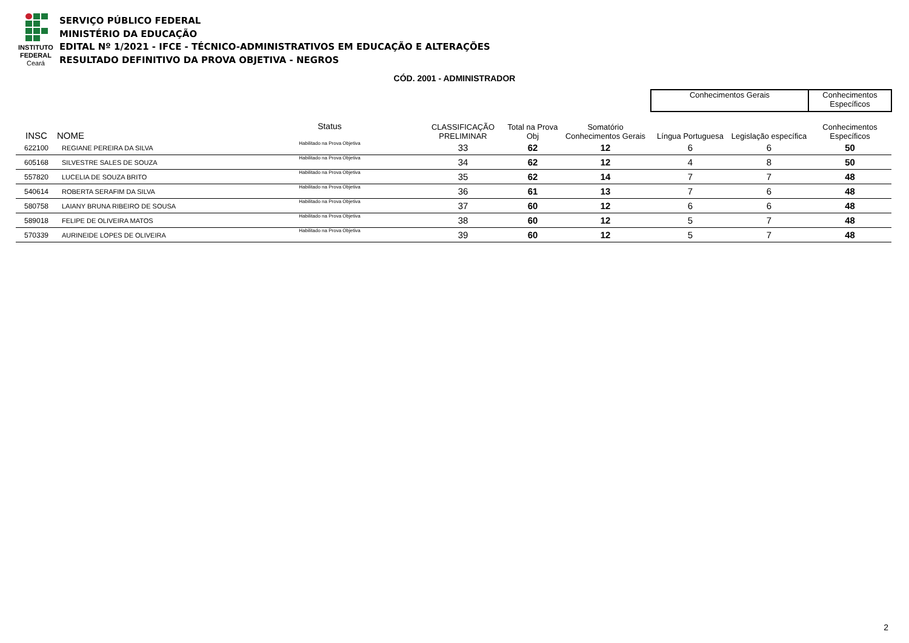INSTITUTO
FEDERAL
Ceará
SERVIÇO PÚBLICO FEDERAL
MINISTÉRIO DA EDUCAÇÃO
EDITAL Nº 1/2021 - IFCE - TÉCNICO-ADMINISTRATIVOS EM EDUCAÇÃO E ALTERAÇÕES
RESULTADO DEFINITIVO DA PROVA OBJETIVA - NEGROS
CÓD. 2001 - ADMINISTRADOR
| | | | | | | | Conhecimentos Gerais | | Conhecimentos Específicos |
| --- | --- | --- | --- | --- | --- | --- | --- | --- | --- |
| INSC | NOME | Status | CLASSIFICAÇÃO PRELIMINAR | Total na Prova Obj | Somatório Conhecimentos Gerais | | Língua Portuguesa | Legislação específica | Conhecimentos Específicos |
| 622100 | REGIANE PEREIRA DA SILVA | Habilitado na Prova Objetiva | 33 | 62 | 12 | | 6 | 6 | 50 |
| 605168 | SILVESTRE SALES DE SOUZA | Habilitado na Prova Objetiva | 34 | 62 | 12 | | 4 | 8 | 50 |
| 557820 | LUCELIA DE SOUZA BRITO | Habilitado na Prova Objetiva | 35 | 62 | 14 | | 7 | 7 | 48 |
| 540614 | ROBERTA SERAFIM DA SILVA | Habilitado na Prova Objetiva | 36 | 61 | 13 | | 7 | 6 | 48 |
| 580758 | LAIANY BRUNA RIBEIRO DE SOUSA | Habilitado na Prova Objetiva | 37 | 60 | 12 | | 6 | 6 | 48 |
| 589018 | FELIPE DE OLIVEIRA MATOS | Habilitado na Prova Objetiva | 38 | 60 | 12 | | 5 | 7 | 48 |
| 570339 | AURINEIDE LOPES DE OLIVEIRA | Habilitado na Prova Objetiva | 39 | 60 | 12 | | 5 | 7 | 48 |
2